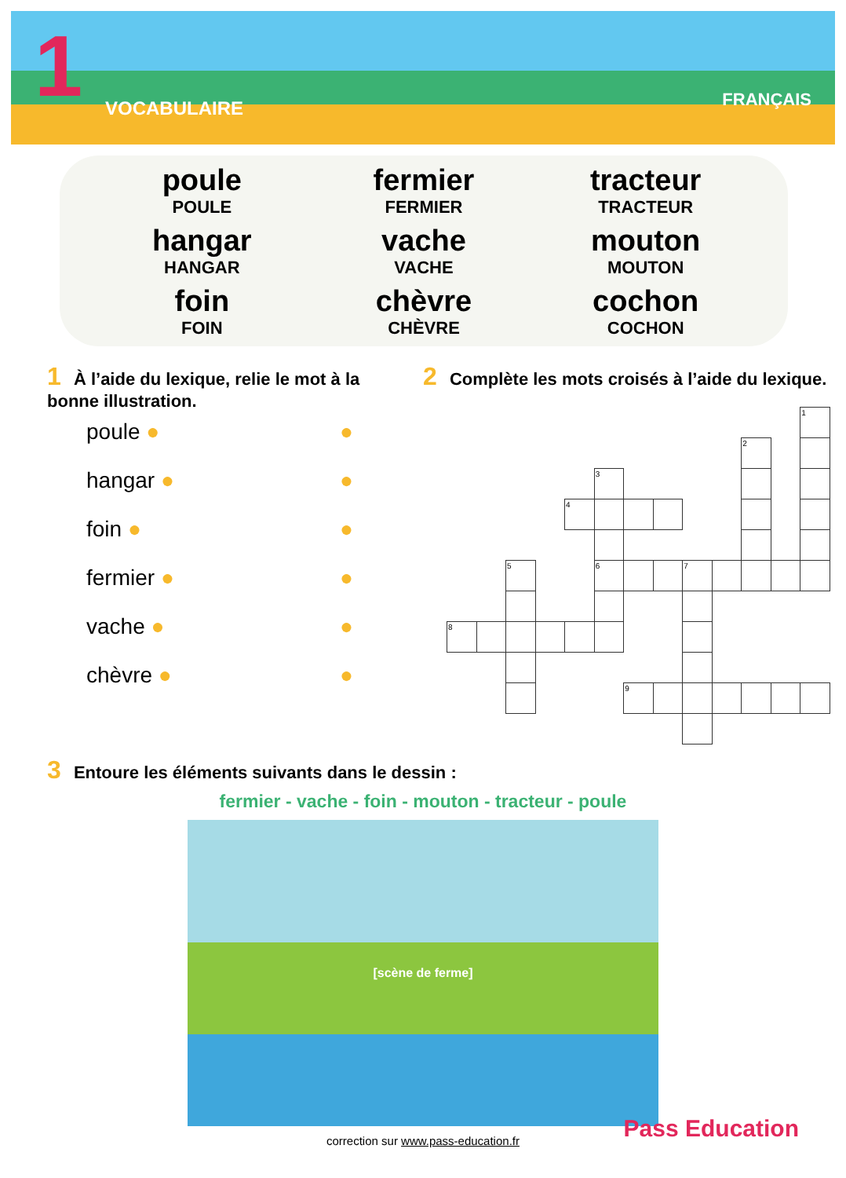1 VOCABULAIRE FRANÇAIS
poule
POULE
fermier
FERMIER
tracteur
TRACTEUR
hangar
HANGAR
vache
VACHE
mouton
MOUTON
foin
FOIN
chèvre
CHÈVRE
cochon
COCHON
1 À l’aide du lexique, relie le mot à la bonne illustration.
poule ● ●
hangar ● ●
foin ● ●
fermier ● ●
vache ● ●
chèvre ● ●
2 Complète les mots croisés à l’aide du lexique.
| | | | | | | | | | | | | 1 |
| | | | | | | | | | | 2 | | |
| | | | | | 3 | | | | | | | |
| | | | | 4 | | | | | | | | |
| | | 5 | | | 6 | | | 7 | | | | |
| 8 | | | | | | | | | | | | |
| | | | | | | 9 | | | | | | |
3 Entoure les éléments suivants dans le dessin :
fermier - vache - foin - mouton - tracteur - poule
[scène de ferme]
correction sur www.pass-education.fr
Pass Education